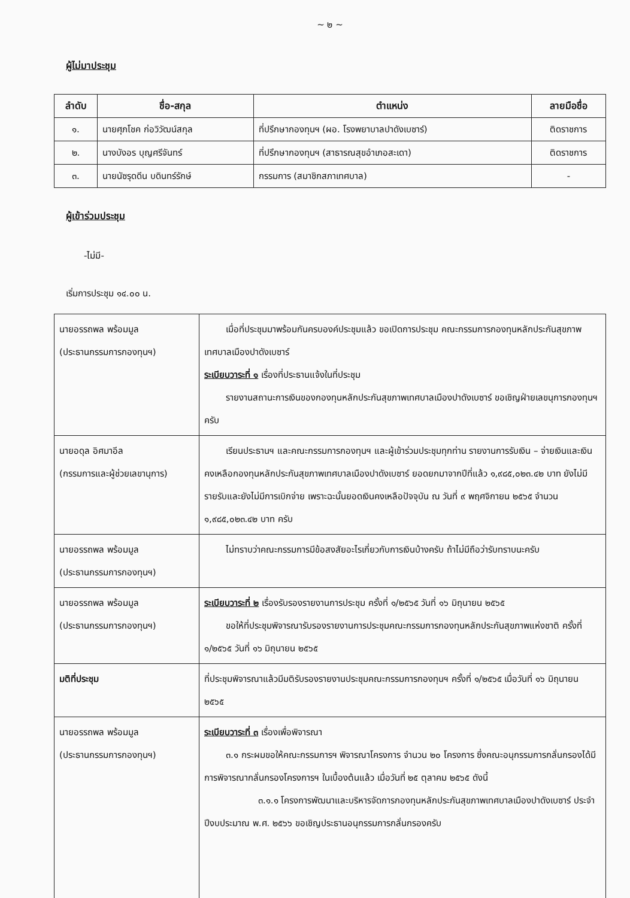~ ๒ ~
ผู้ไม่มาประชุม
| ลำดับ | ชื่อ-สกุล | ตำแหน่ง | ลายมือชื่อ |
| --- | --- | --- | --- |
| ๑. | นายศุภโชค ก่อวิวัฒน์สกุล | ที่ปรึกษากองทุนฯ (ผอ. โรงพยาบาลปาดังเบซาร์) | ติดราชการ |
| ๒. | นางบังอร บุญศรีจันทร์ | ที่ปรึกษากองทุนฯ (สาธารณสุขอำเภอสะเดา) | ติดราชการ |
| ๓. | นายนัซรุดดีน บดินทร์รักษ์ | กรรมการ (สมาชิกสภาเทศบาล) | - |
ผู้เข้าร่วมประชุม
-ไม่มี-
เริ่มการประชุม ๑๔.๐๐ น.
| นายอรรถพล พร้อมมูล (ประธานกรรมการกองทุนฯ) | เมื่อที่ประชุมมาพร้อมกันครบองค์ประชุมแล้ว ขอเปิดการประชุม คณะกรรมการกองทุนหลักประกันสุขภาพเทศบาลเมืองปาดังเบซาร์ ระเบียบวาระที่ ๑ เรื่องที่ประธานแจ้งในที่ประชุม รายงานสถานะการเงินของกองทุนหลักประกันสุขภาพเทศบาลเมืองปาดังเบซาร์ ขอเชิญฝ่ายเลขนุการกองทุนฯ ครับ |
| นายอดุล อิศมาอีล (กรรมการและผู้ช่วยเลขานุการ) | เรียนประธานฯ และคณะกรรมการกองทุนฯ และผู้เข้าร่วมประชุมทุกท่าน รายงานการรับเงิน – จ่ายเงินและเงินคงเหลือกองทุนหลักประกันสุขภาพเทศบาลเมืองปาดังเบซาร์ ยอดยกมาจากปีที่แล้ว ๑,๙๘๕,๐๒๓.๔๒ บาท ยังไม่มีรายรับและยังไม่มีการเบิกจ่าย เพราะฉะนั้นยอดเงินคงเหลือปัจจุบัน ณ วันที่ ๙ พฤศจิกายน ๒๕๖๕ จำนวน ๑,๙๘๕,๐๒๓.๔๒ บาท ครับ |
| นายอรรถพล พร้อมมูล (ประธานกรรมการกองทุนฯ) | ไม่ทราบว่าคณะกรรมการมีข้อสงสัยอะไรเกี่ยวกับการเงินบ้างครับ ถ้าไม่มีถือว่ารับทราบนะครับ |
| นายอรรถพล พร้อมมูล (ประธานกรรมการกองทุนฯ) | ระเบียบวาระที่ ๒ เรื่องรับรองรายงานการประชุม ครั้งที่ ๑/๒๕๖๕ วันที่ ๑๖ มิถุนายน ๒๕๖๕ ขอให้ที่ประชุมพิจารณารับรองรายงานการประชุมคณะกรรมการกองทุนหลักประกันสุขภาพแห่งชาติ ครั้งที่ ๑/๒๕๖๕ วันที่ ๑๖ มิถุนายน ๒๕๖๕ |
| มติที่ประชุม | ที่ประชุมพิจารณาแล้วมีมติรับรองรายงานประชุมคณะกรรมการกองทุนฯ ครั้งที่ ๑/๒๕๖๕ เมื่อวันที่ ๑๖ มิถุนายน ๒๕๖๕ |
| นายอรรถพล พร้อมมูล (ประธานกรรมการกองทุนฯ) | ระเบียบวาระที่ ๓ เรื่องเพื่อพิจารณา ๓.๑ กระผมขอให้คณะกรรมการฯ พิจารณาโครงการ จำนวน ๒๐ โครงการ ซึ่งคณะอนุกรรมการกลั่นกรองได้มีการพิจารณากลั่นกรองโครงการฯ ในเบื้องต้นแล้ว เมื่อวันที่ ๒๕ ตุลาคม ๒๕๖๕ ดังนี้ ๓.๑.๑ โครงการพัฒนาและบริหารจัดการกองทุนหลักประกันสุขภาพเทศบาลเมืองปาดังเบซาร์ ประจำปีงบประมาณ พ.ศ. ๒๕๖๖ ขอเชิญประธานอนุกรรมการกลั่นกรองครับ |